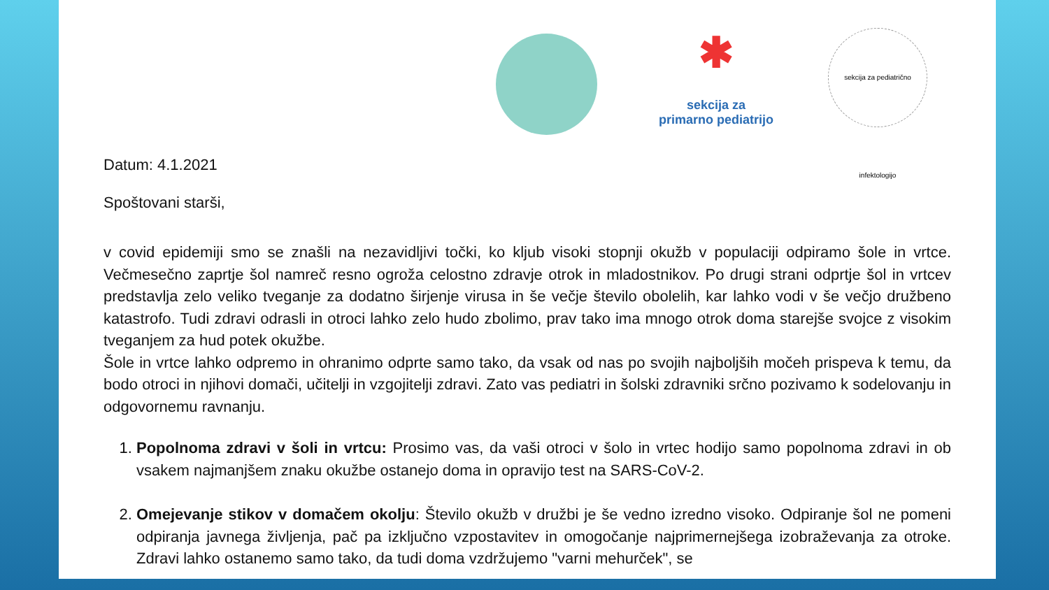✱
sekcija za
primarno pediatrijo
sekcija za pediatrično infektologijo
Datum: 4.1.2021
Spoštovani starši,
v covid epidemiji smo se znašli na nezavidljivi točki, ko kljub visoki stopnji okužb v populaciji odpiramo šole in vrtce. Večmesečno zaprtje šol namreč resno ogroža celostno zdravje otrok in mladostnikov. Po drugi strani odprtje šol in vrtcev predstavlja zelo veliko tveganje za dodatno širjenje virusa in še večje število obolelih, kar lahko vodi v še večjo družbeno katastrofo. Tudi zdravi odrasli in otroci lahko zelo hudo zbolimo, prav tako ima mnogo otrok doma starejše svojce z visokim tveganjem za hud potek okužbe.
Šole in vrtce lahko odpremo in ohranimo odprte samo tako, da vsak od nas po svojih najboljših močeh prispeva k temu, da bodo otroci in njihovi domači, učitelji in vzgojitelji zdravi. Zato vas pediatri in šolski zdravniki srčno pozivamo k sodelovanju in odgovornemu ravnanju.
1. Popolnoma zdravi v šoli in vrtcu: Prosimo vas, da vaši otroci v šolo in vrtec hodijo samo popolnoma zdravi in ob vsakem najmanjšem znaku okužbe ostanejo doma in opravijo test na SARS-CoV-2.
2. Omejevanje stikov v domačem okolju: Število okužb v družbi je še vedno izredno visoko. Odpiranje šol ne pomeni odpiranja javnega življenja, pač pa izključno vzpostavitev in omogočanje najprimernejšega izobraževanja za otroke. Zdravi lahko ostanemo samo tako, da tudi doma vzdržujemo "varni mehurček", se